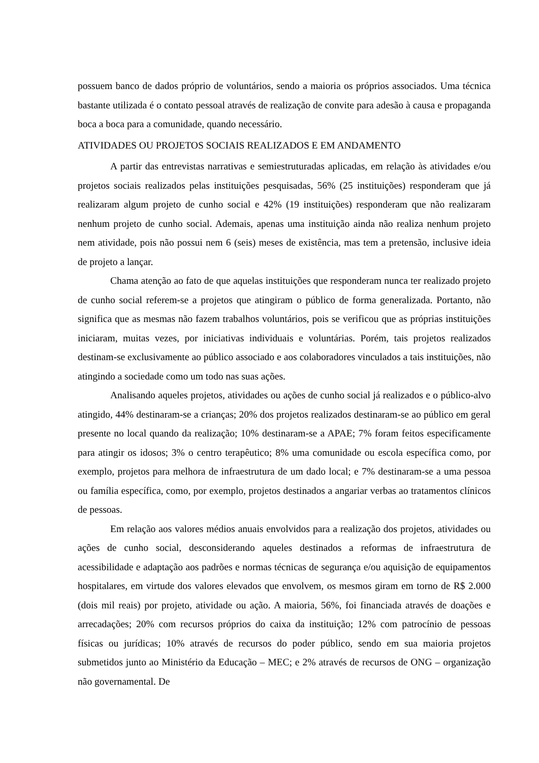possuem banco de dados próprio de voluntários, sendo a maioria os próprios associados. Uma técnica bastante utilizada é o contato pessoal através de realização de convite para adesão à causa e propaganda boca a boca para a comunidade, quando necessário.
ATIVIDADES OU PROJETOS SOCIAIS REALIZADOS E EM ANDAMENTO
A partir das entrevistas narrativas e semiestruturadas aplicadas, em relação às atividades e/ou projetos sociais realizados pelas instituições pesquisadas, 56% (25 instituições) responderam que já realizaram algum projeto de cunho social e 42% (19 instituições) responderam que não realizaram nenhum projeto de cunho social. Ademais, apenas uma instituição ainda não realiza nenhum projeto nem atividade, pois não possui nem 6 (seis) meses de existência, mas tem a pretensão, inclusive ideia de projeto a lançar.
Chama atenção ao fato de que aquelas instituições que responderam nunca ter realizado projeto de cunho social referem-se a projetos que atingiram o público de forma generalizada. Portanto, não significa que as mesmas não fazem trabalhos voluntários, pois se verificou que as próprias instituições iniciaram, muitas vezes, por iniciativas individuais e voluntárias. Porém, tais projetos realizados destinam-se exclusivamente ao público associado e aos colaboradores vinculados a tais instituições, não atingindo a sociedade como um todo nas suas ações.
Analisando aqueles projetos, atividades ou ações de cunho social já realizados e o público-alvo atingido, 44% destinaram-se a crianças; 20% dos projetos realizados destinaram-se ao público em geral presente no local quando da realização; 10% destinaram-se a APAE; 7% foram feitos especificamente para atingir os idosos; 3% o centro terapêutico; 8% uma comunidade ou escola específica como, por exemplo, projetos para melhora de infraestrutura de um dado local; e 7% destinaram-se a uma pessoa ou família específica, como, por exemplo, projetos destinados a angariar verbas ao tratamentos clínicos de pessoas.
Em relação aos valores médios anuais envolvidos para a realização dos projetos, atividades ou ações de cunho social, desconsiderando aqueles destinados a reformas de infraestrutura de acessibilidade e adaptação aos padrões e normas técnicas de segurança e/ou aquisição de equipamentos hospitalares, em virtude dos valores elevados que envolvem, os mesmos giram em torno de R$ 2.000 (dois mil reais) por projeto, atividade ou ação. A maioria, 56%, foi financiada através de doações e arrecadações; 20% com recursos próprios do caixa da instituição; 12% com patrocínio de pessoas físicas ou jurídicas; 10% através de recursos do poder público, sendo em sua maioria projetos submetidos junto ao Ministério da Educação – MEC; e 2% através de recursos de ONG – organização não governamental. De